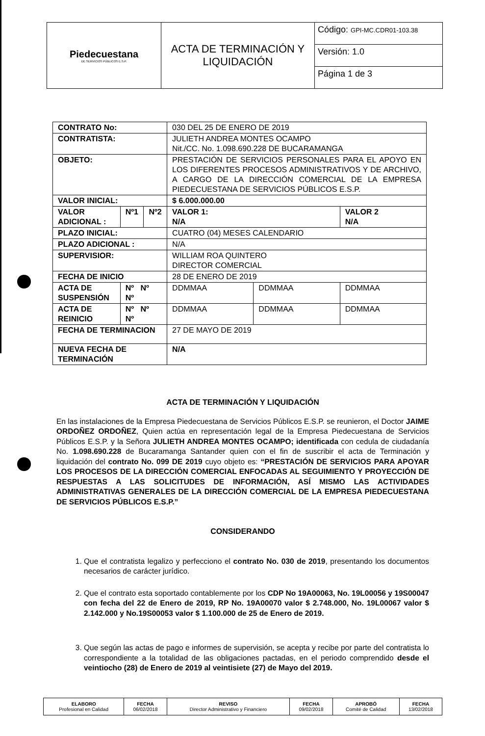| Piedecuestana DE SERVICIOS PÚBLICOS E.S.P. | ACTA DE TERMINACIÓN Y LIQUIDACIÓN | Código: GPI-MC.CDR01-103.38 |
| | | Versión: 1.0 |
| | | Página 1 de 3 |
| CONTRATO No: | | | 030 DEL 25 DE ENERO DE 2019 | | |
| CONTRATISTA: | | | JULIETH ANDREA MONTES OCAMPO Nit./CC. No. 1.098.690.228 DE BUCARAMANGA | | |
| OBJETO: | | | PRESTACIÓN DE SERVICIOS PERSONALES PARA EL APOYO EN LOS DIFERENTES PROCESOS ADMINISTRATIVOS Y DE ARCHIVO, A CARGO DE LA DIRECCIÓN COMERCIAL DE LA EMPRESA PIEDECUESTANA DE SERVICIOS PÚBLICOS E.S.P. | | |
| VALOR INICIAL: | | | $ 6.000.000.00 | | |
| VALOR ADICIONAL : | Nº1 | Nº2 | VALOR 1: N/A | | VALOR 2 N/A |
| PLAZO INICIAL: | | | CUATRO (04) MESES CALENDARIO | | |
| PLAZO ADICIONAL : | | | N/A | | |
| SUPERVISIOR: | | | WILLIAM ROA QUINTERO DIRECTOR COMERCIAL | | |
| FECHA DE INICIO | | | 28 DE ENERO DE 2019 | | |
| ACTA DE SUSPENSIÓN | Nº Nº Nº | | DDMMAA | DDMMAA | DDMMAA |
| ACTA DE REINICIO | Nº Nº Nº | | DDMMAA | DDMMAA | DDMMAA |
| FECHA DE TERMINACION | | | 27 DE MAYO DE 2019 | | |
| NUEVA FECHA DE TERMINACIÓN | | | N/A | | |
ACTA DE TERMINACIÓN Y LIQUIDACIÓN
En las instalaciones de la Empresa Piedecuestana de Servicios Públicos E.S.P. se reunieron, el Doctor JAIME ORDOÑEZ ORDOÑEZ, Quien actúa en representación legal de la Empresa Piedecuestana de Servicios Públicos E.S.P. y la Señora JULIETH ANDREA MONTES OCAMPO; identificada con cedula de ciudadanía No. 1.098.690.228 de Bucaramanga Santander quien con el fin de suscribir el acta de Terminación y liquidación del contrato No. 099 DE 2019 cuyo objeto es: “PRESTACIÓN DE SERVICIOS PARA APOYAR LOS PROCESOS DE LA DIRECCIÓN COMERCIAL ENFOCADAS AL SEGUIMIENTO Y PROYECCIÓN DE RESPUESTAS A LAS SOLICITUDES DE INFORMACIÓN, ASÍ MISMO LAS ACTIVIDADES ADMINISTRATIVAS GENERALES DE LA DIRECCIÓN COMERCIAL DE LA EMPRESA PIEDECUESTANA DE SERVICIOS PÚBLICOS E.S.P.”
CONSIDERANDO
1. Que el contratista legalizo y perfecciono el contrato No. 030 de 2019, presentando los documentos necesarios de carácter jurídico.
2. Que el contrato esta soportado contablemente por los CDP No 19A00063, No. 19L00056 y 19S00047 con fecha del 22 de Enero de 2019, RP No. 19A00070 valor $ 2.748.000, No. 19L00067 valor $ 2.142.000 y No.19S00053 valor $ 1.100.000 de 25 de Enero de 2019.
3. Que según las actas de pago e informes de supervisión, se acepta y recibe por parte del contratista lo correspondiente a la totalidad de las obligaciones pactadas, en el periodo comprendido desde el veintiocho (28) de Enero de 2019 al veintisiete (27) de Mayo del 2019.
| ELABORO Profesional en Calidad | FECHA 06/02/2018 | REVISO Director Administrativo y Financiero | FECHA 09/02/2018 | APROBÓ Comité de Calidad | FECHA 13/02/2018 |